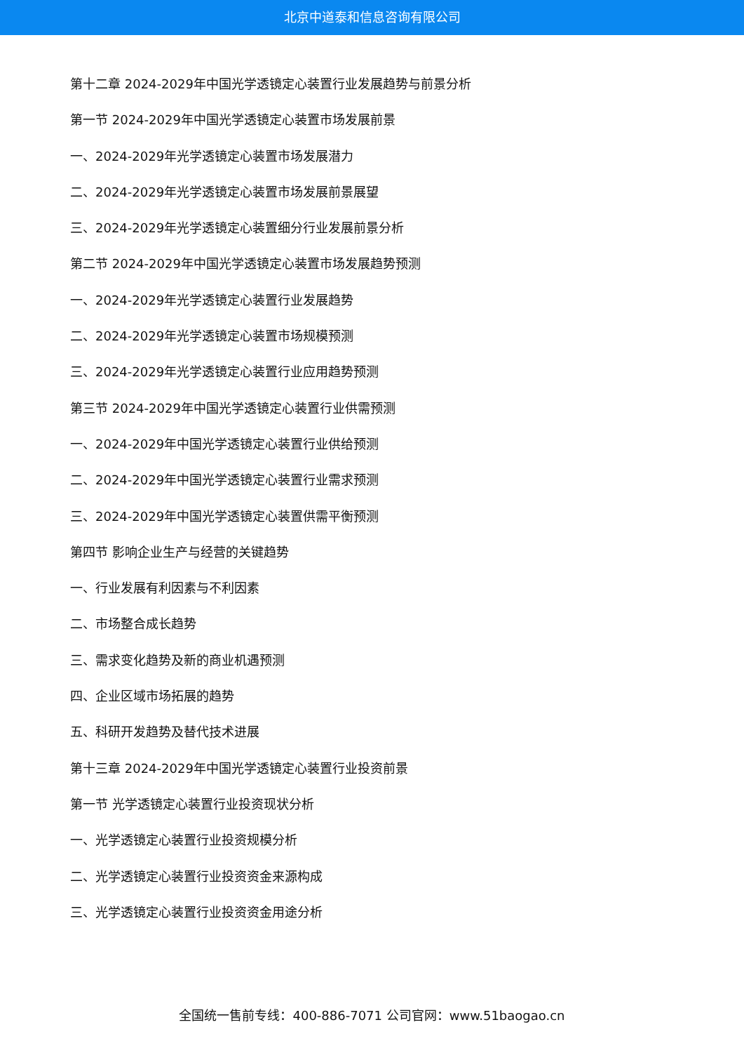北京中道泰和信息咨询有限公司
第十二章 2024-2029年中国光学透镜定心装置行业发展趋势与前景分析
第一节 2024-2029年中国光学透镜定心装置市场发展前景
一、2024-2029年光学透镜定心装置市场发展潜力
二、2024-2029年光学透镜定心装置市场发展前景展望
三、2024-2029年光学透镜定心装置细分行业发展前景分析
第二节 2024-2029年中国光学透镜定心装置市场发展趋势预测
一、2024-2029年光学透镜定心装置行业发展趋势
二、2024-2029年光学透镜定心装置市场规模预测
三、2024-2029年光学透镜定心装置行业应用趋势预测
第三节 2024-2029年中国光学透镜定心装置行业供需预测
一、2024-2029年中国光学透镜定心装置行业供给预测
二、2024-2029年中国光学透镜定心装置行业需求预测
三、2024-2029年中国光学透镜定心装置供需平衡预测
第四节 影响企业生产与经营的关键趋势
一、行业发展有利因素与不利因素
二、市场整合成长趋势
三、需求变化趋势及新的商业机遇预测
四、企业区域市场拓展的趋势
五、科研开发趋势及替代技术进展
第十三章 2024-2029年中国光学透镜定心装置行业投资前景
第一节 光学透镜定心装置行业投资现状分析
一、光学透镜定心装置行业投资规模分析
二、光学透镜定心装置行业投资资金来源构成
三、光学透镜定心装置行业投资资金用途分析
全国统一售前专线：400-886-7071 公司官网：www.51baogao.cn